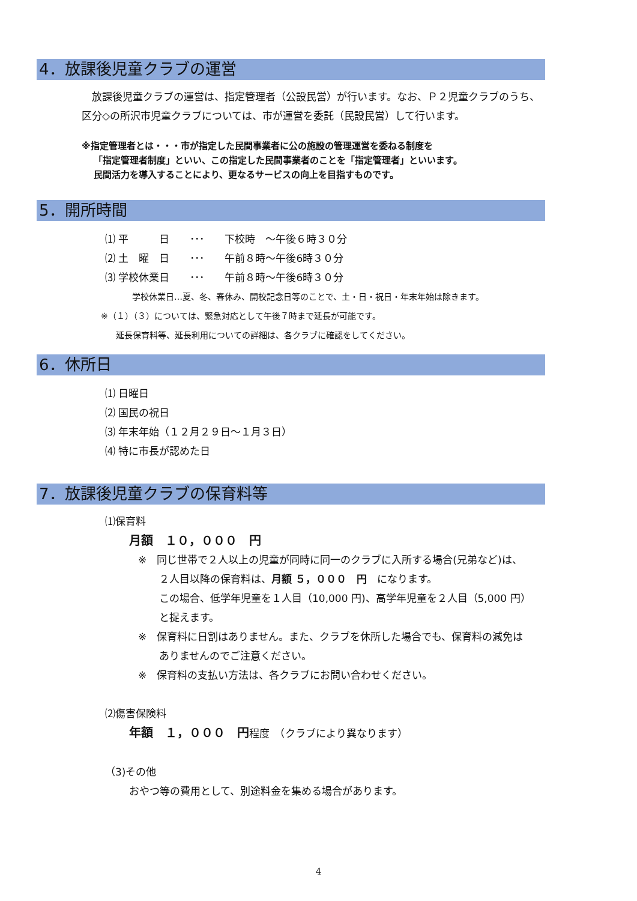4．放課後児童クラブの運営
　放課後児童クラブの運営は、指定管理者（公設民営）が行います。なお、Ｐ２児童クラブのうち、区分◇の所沢市児童クラブについては、市が運営を委託（民設民営）して行います。
※指定管理者とは・・・市が指定した民間事業者に公の施設の管理運営を委ねる制度を
「指定管理者制度」といい、この指定した民間事業者のことを「指定管理者」といいます。
民間活力を導入することにより、更なるサービスの向上を目指すものです。
5．開所時間
⑴ 平　　　日　　･･･　　下校時　～午後６時３０分
⑵ 土　曜　日　　･･･　　午前８時～午後6時３０分
⑶ 学校休業日　　･･･　　午前８時～午後6時３０分
学校休業日…夏、冬、春休み、開校記念日等のことで、土・日・祝日・年末年始は除きます。
※（１）（３）については、緊急対応として午後７時まで延長が可能です。
延長保育料等、延長利用についての詳細は、各クラブに確認をしてください。
6．休所日
⑴ 日曜日
⑵ 国民の祝日
⑶ 年末年始（１２月２９日～１月３日）
⑷ 特に市長が認めた日
7．放課後児童クラブの保育料等
⑴保育料
月額　１０，０００　円
※　同じ世帯で２人以上の児童が同時に同一のクラブに入所する場合(兄弟など)は、
２人目以降の保育料は、月額 ５，０００　円　になります。
この場合、低学年児童を１人目（10,000 円)、高学年児童を２人目（5,000 円）
と捉えます。
※　保育料に日割はありません。また、クラブを休所した場合でも、保育料の減免は
ありませんのでご注意ください。
※　保育料の支払い方法は、各クラブにお問い合わせください。
⑵傷害保険料
年額　１，０００　円程度　（クラブにより異なります）
（3)その他
おやつ等の費用として、別途料金を集める場合があります。
4